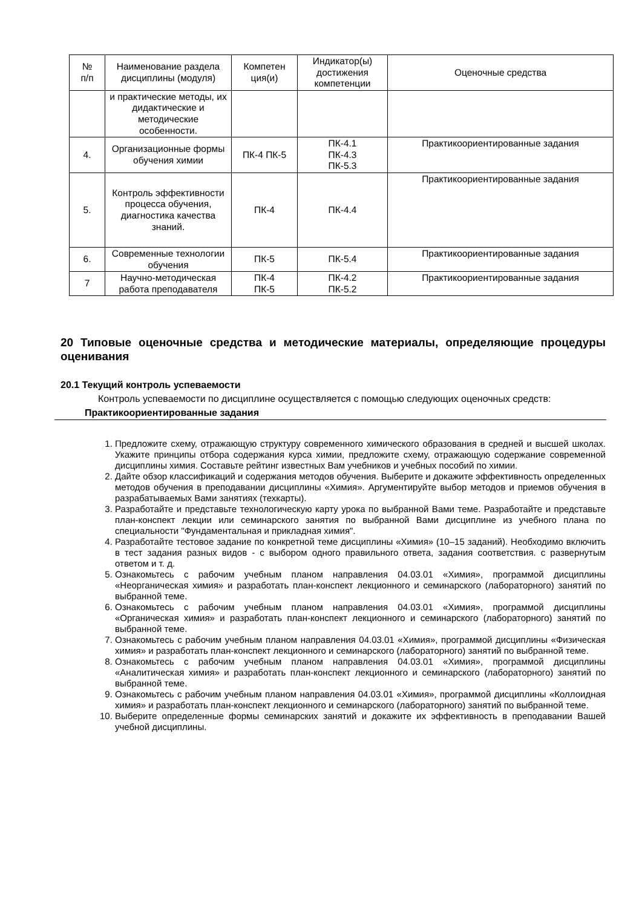| № п/п | Наименование раздела дисциплины (модуля) | Компетен ция(и) | Индикатор(ы) достижения компетенции | Оценочные средства |
| --- | --- | --- | --- | --- |
| | и практические методы, их дидактические и методические особенности. | | | |
| 4. | Организационные формы обучения химии | ПК-4 ПК-5 | ПК-4.1 ПК-4.3 ПК-5.3 | Практикоориентированные задания |
| 5. | Контроль эффективности процесса обучения, диагностика качества знаний. | ПК-4 | ПК-4.4 | Практикоориентированные задания |
| 6. | Современные технологии обучения | ПК-5 | ПК-5.4 | Практикоориентированные задания |
| 7 | Научно-методическая работа преподавателя | ПК-4 ПК-5 | ПК-4.2 ПК-5.2 | Практикоориентированные задания |
20 Типовые оценочные средства и методические материалы, определяющие процедуры оценивания
20.1 Текущий контроль успеваемости
Контроль успеваемости по дисциплине осуществляется с помощью следующих оценочных средств:
Практикоориентированные задания
1. Предложите схему, отражающую структуру современного химического образования в средней и высшей школах. Укажите принципы отбора содержания курса химии, предложите схему, отражающую содержание современной дисциплины химия. Составьте рейтинг известных Вам учебников и учебных пособий по химии.
2. Дайте обзор классификаций и содержания методов обучения. Выберите и докажите эффективность определенных методов обучения в преподавании дисциплины «Химия». Аргументируйте выбор методов и приемов обучения в разрабатываемых Вами занятиях (техкарты).
3. Разработайте и представьте технологическую карту урока по выбранной Вами теме. Разработайте и представьте план-конспект лекции или семинарского занятия по выбранной Вами дисциплине из учебного плана по специальности "Фундаментальная и прикладная химия".
4. Разработайте тестовое задание по конкретной теме дисциплины «Химия» (10–15 заданий). Необходимо включить в тест задания разных видов - с выбором одного правильного ответа, задания соответствия. с развернутым ответом и т. д.
5. Ознакомьтесь с рабочим учебным планом направления 04.03.01 «Химия», программой дисциплины «Неорганическая химия» и разработать план-конспект лекционного и семинарского (лабораторного) занятий по выбранной теме.
6. Ознакомьтесь с рабочим учебным планом направления 04.03.01 «Химия», программой дисциплины «Органическая химия» и разработать план-конспект лекционного и семинарского (лабораторного) занятий по выбранной теме.
7. Ознакомьтесь с рабочим учебным планом направления 04.03.01 «Химия», программой дисциплины «Физическая химия» и разработать план-конспект лекционного и семинарского (лабораторного) занятий по выбранной теме.
8. Ознакомьтесь с рабочим учебным планом направления 04.03.01 «Химия», программой дисциплины «Аналитическая химия» и разработать план-конспект лекционного и семинарского (лабораторного) занятий по выбранной теме.
9. Ознакомьтесь с рабочим учебным планом направления 04.03.01 «Химия», программой дисциплины «Коллоидная химия» и разработать план-конспект лекционного и семинарского (лабораторного) занятий по выбранной теме.
10. Выберите определенные формы семинарских занятий и докажите их эффективность в преподавании Вашей учебной дисциплины.